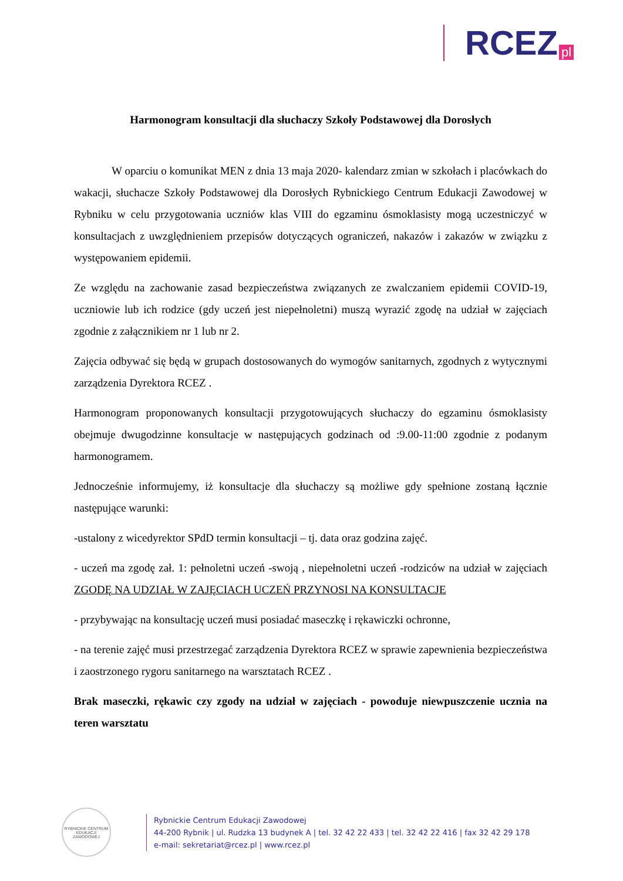RCEZ pl
Harmonogram konsultacji dla słuchaczy Szkoły Podstawowej dla Dorosłych
W oparciu o komunikat MEN z dnia 13 maja 2020- kalendarz zmian w szkołach i placówkach do wakacji, słuchacze Szkoły Podstawowej dla Dorosłych Rybnickiego Centrum Edukacji Zawodowej w Rybniku w celu przygotowania uczniów klas VIII do egzaminu ósmoklasisty mogą uczestniczyć w konsultacjach z uwzględnieniem przepisów dotyczących ograniczeń, nakazów i zakazów w związku z występowaniem epidemii.
Ze względu na zachowanie zasad bezpieczeństwa związanych ze zwalczaniem epidemii COVID-19, uczniowie lub ich rodzice (gdy uczeń jest niepełnoletni) muszą wyrazić zgodę na udział w zajęciach zgodnie z załącznikiem nr 1 lub nr 2.
Zajęcia odbywać się będą w grupach dostosowanych do wymogów sanitarnych, zgodnych z wytycznymi zarządzenia Dyrektora RCEZ .
Harmonogram proponowanych konsultacji przygotowujących słuchaczy do egzaminu ósmoklasisty obejmuje dwugodzinne konsultacje w następujących godzinach od :9.00-11:00 zgodnie z podanym harmonogramem.
Jednocześnie informujemy, iż konsultacje dla słuchaczy są możliwe gdy spełnione zostaną łącznie następujące warunki:
-ustalony z wicedyrektor SPdD termin konsultacji – tj. data oraz godzina zajęć.
- uczeń ma zgodę zał. 1: pełnoletni uczeń -swoją , niepełnoletni uczeń -rodziców na udział w zajęciach ZGODĘ NA UDZIAŁ W ZAJĘCIACH UCZEŃ PRZYNOSI NA KONSULTACJE
- przybywając na konsultację uczeń musi posiadać maseczkę i rękawiczki ochronne,
- na terenie zajęć musi przestrzegać zarządzenia Dyrektora RCEZ w sprawie zapewnienia bezpieczeństwa i zaostrzonego rygoru sanitarnego na warsztatach RCEZ .
Brak maseczki, rękawic czy zgody na udział w zajęciach - powoduje niewpuszczenie ucznia na teren warsztatu
RYBNICKIE CENTRUM EDUKACJI ZAWODOWEJ
Rybnickie Centrum Edukacji Zawodowej
44-200 Rybnik | ul. Rudzka 13 budynek A | tel. 32 42 22 433 | tel. 32 42 22 416 | fax 32 42 29 178
e-mail: sekretariat@rcez.pl | www.rcez.pl